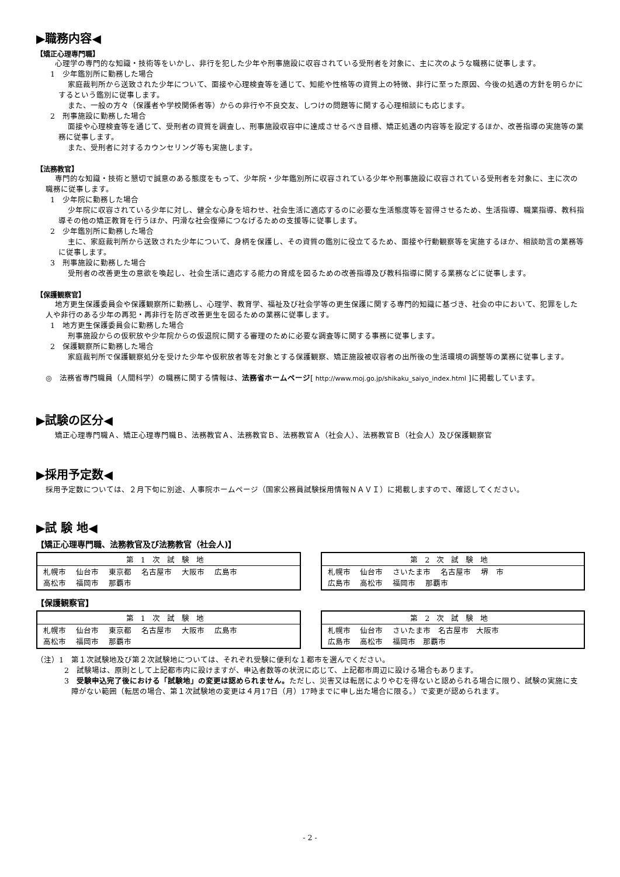▶職務内容◀
【矯正心理専門職】
心理学の専門的な知識・技術等をいかし、非行を犯した少年や刑事施設に収容されている受刑者を対象に、主に次のような職務に従事します。
1　少年鑑別所に勤務した場合
家庭裁判所から送致された少年について、面接や心理検査等を通じて、知能や性格等の資質上の特徴、非行に至った原因、今後の処遇の方針を明らかにするという鑑別に従事します。
また、一般の方々（保護者や学校関係者等）からの非行や不良交友、しつけの問題等に関する心理相談にも応じます。
2　刑事施設に勤務した場合
面接や心理検査等を通じて、受刑者の資質を調査し、刑事施設収容中に達成させるべき目標、矯正処遇の内容等を設定するほか、改善指導の実施等の業務に従事します。
また、受刑者に対するカウンセリング等も実施します。
【法務教官】
専門的な知識・技術と懇切で誠意のある態度をもって、少年院・少年鑑別所に収容されている少年や刑事施設に収容されている受刑者を対象に、主に次の職務に従事します。
1　少年院に勤務した場合
少年院に収容されている少年に対し、健全な心身を培わせ、社会生活に適応するのに必要な生活態度等を習得させるため、生活指導、職業指導、教科指導その他の矯正教育を行うほか、円滑な社会復帰につなげるための支援等に従事します。
2　少年鑑別所に勤務した場合
主に、家庭裁判所から送致された少年について、身柄を保護し、その資質の鑑別に役立てるため、面接や行動観察等を実施するほか、相談助言の業務等に従事します。
3　刑事施設に勤務した場合
受刑者の改善更生の意欲を喚起し、社会生活に適応する能力の育成を図るための改善指導及び教科指導に関する業務などに従事します。
【保護観察官】
地方更生保護委員会や保護観察所に勤務し、心理学、教育学、福祉及び社会学等の更生保護に関する専門的知識に基づき、社会の中において、犯罪をした人や非行のある少年の再犯・再非行を防ぎ改善更生を図るための業務に従事します。
1　地方更生保護委員会に勤務した場合
刑事施設からの仮釈放や少年院からの仮退院に関する審理のために必要な調査等に関する事務に従事します。
2　保護観察所に勤務した場合
家庭裁判所で保護観察処分を受けた少年や仮釈放者等を対象とする保護観察、矯正施設被収容者の出所後の生活環境の調整等の業務に従事します。
◎　法務省専門職員（人間科学）の職務に関する情報は、法務省ホームページ[ http://www.moj.go.jp/shikaku_saiyo_index.html ]に掲載しています。
▶試験の区分◀
矯正心理専門職Ａ、矯正心理専門職Ｂ、法務教官Ａ、法務教官Ｂ、法務教官Ａ（社会人）、法務教官Ｂ（社会人）及び保護観察官
▶採用予定数◀
採用予定数については、２月下旬に別途、人事院ホームページ（国家公務員試験採用情報ＮＡＶＩ）に掲載しますので、確認してください。
▶試 験 地◀
【矯正心理専門職、法務教官及び法務教官（社会人)】
| 第1次試験地 |
| --- |
| 札幌市 仙台市 東京都 名古屋市 大阪市 広島市 高松市 福岡市 那覇市 |
| 第2次試験地 |
| --- |
| 札幌市 仙台市 さいたま市 名古屋市 堺 市 広島市 高松市 福岡市 那覇市 |
【保護観察官】
| 第1次試験地 |
| --- |
| 札幌市 仙台市 東京都 名古屋市 大阪市 広島市 高松市 福岡市 那覇市 |
| 第2次試験地 |
| --- |
| 札幌市 仙台市 さいたま市 名古屋市 大阪市 広島市 高松市 福岡市 那覇市 |
（注）1　第１次試験地及び第２次試験地については、それぞれ受験に便利な１都市を選んでください。
2　試験場は、原則として上記都市内に設けますが、申込者数等の状況に応じて、上記都市周辺に設ける場合もあります。
3　受験申込完了後における「試験地」の変更は認められません。ただし、災害又は転居によりやむを得ないと認められる場合に限り、試験の実施に支障がない範囲（転居の場合、第１次試験地の変更は４月17日（月）17時までに申し出た場合に限る。）で変更が認められます。
- 2 -